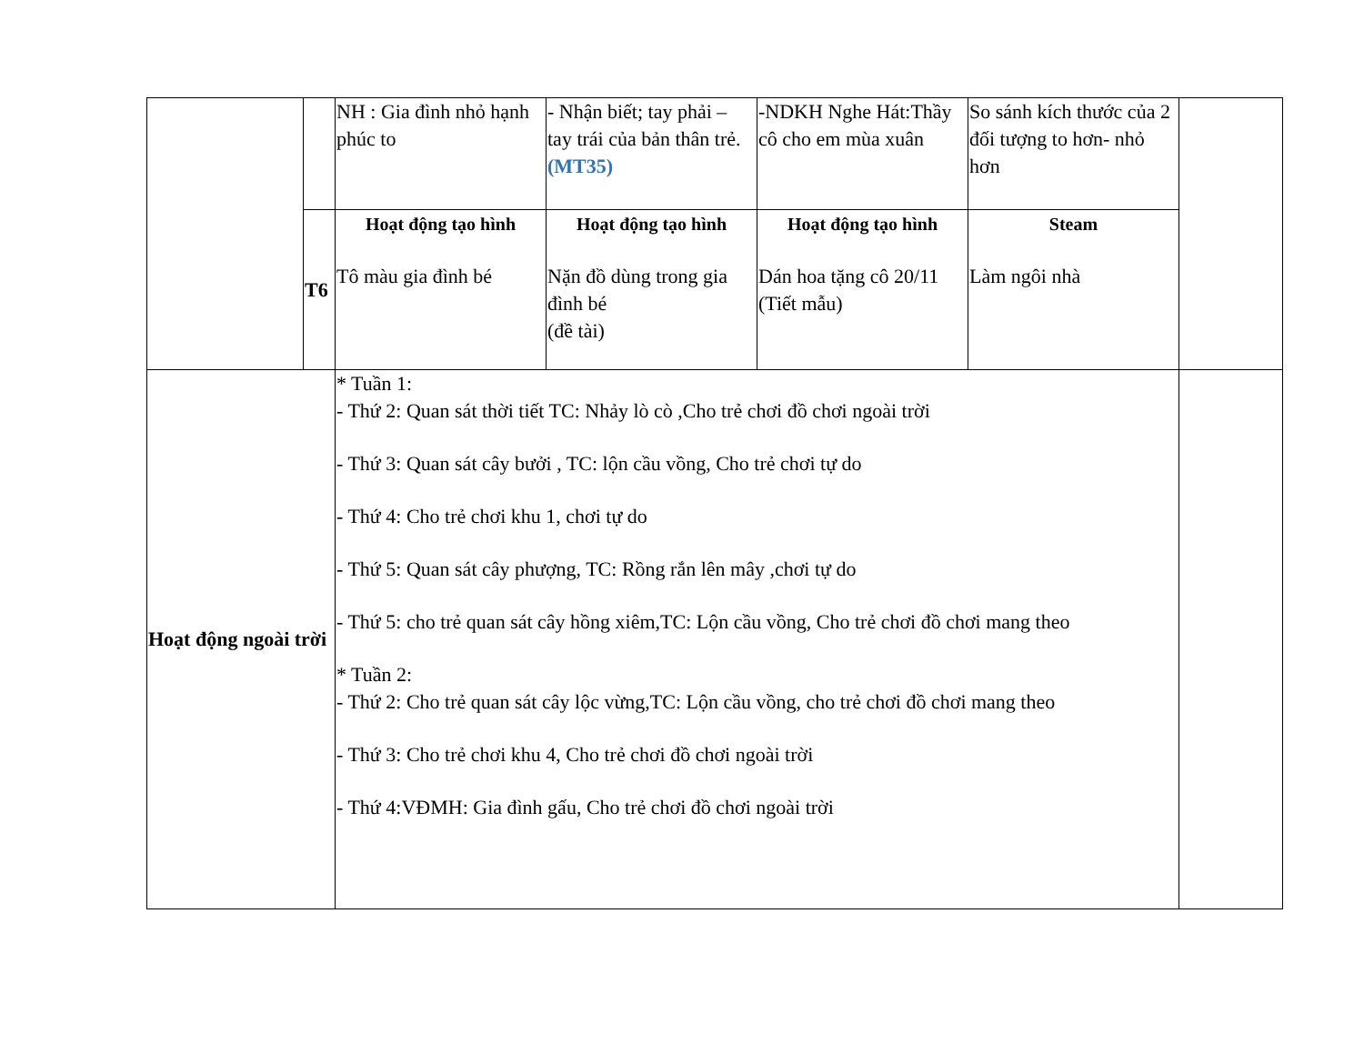| | | NH : Gia đình nhỏ hạnh phúc to | - Nhận biết; tay phải – tay trái của bản thân trẻ. (MT35) | -NDKH Nghe Hát:Thầy cô cho em mùa xuân | So sánh kích thước của 2 đối tượng to hơn- nhỏ hơn | |
| | T6 | Hoạt động tạo hình Tô màu gia đình bé | Hoạt động tạo hình Nặn đồ dùng trong gia đình bé (đề tài) | Hoạt động tạo hình Dán hoa tặng cô 20/11 (Tiết mẫu) | Steam Làm ngôi nhà | |
| Hoạt động ngoài trời | | * Tuần 1: - Thứ 2: Quan sát thời tiết TC: Nhảy lò cò ,Cho trẻ chơi đồ chơi ngoài trời - Thứ 3: Quan sát cây bưởi , TC: lộn cầu vồng, Cho trẻ chơi tự do - Thứ 4: Cho trẻ chơi khu 1, chơi tự do - Thứ 5: Quan sát cây phượng, TC: Rồng rắn lên mây ,chơi tự do - Thứ 5: cho trẻ quan sát cây hồng xiêm,TC: Lộn cầu vồng, Cho trẻ chơi đồ chơi mang theo * Tuần 2: - Thứ 2: Cho trẻ quan sát cây lộc vừng,TC: Lộn cầu vồng, cho trẻ chơi đồ chơi mang theo - Thứ 3: Cho trẻ chơi khu 4, Cho trẻ chơi đồ chơi ngoài trời - Thứ 4:VĐMH: Gia đình gấu, Cho trẻ chơi đồ chơi ngoài trời | | | | |